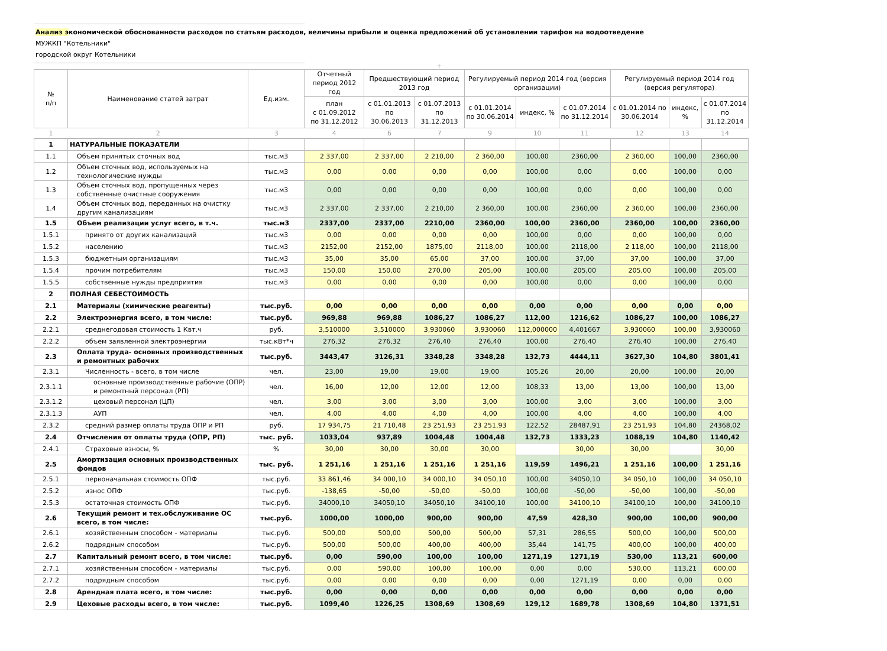Анализ экономической обоснованности расходов по статьям расходов, величины прибыли и оценка предложений об установлении тарифов на водоотведение
МУЖКП "Котельники"
городской округ Котельники
+
| № п/п | Наименование статей затрат | Ед.изм. | Отчетный период 2012 год | Предшествующий период 2013 год | | Регулируемый период 2014 год (версия организации) | | | Регулируемый период 2014 год (версия регулятора) | | |
| --- | --- | --- | --- | --- | --- | --- | --- | --- | --- | --- | --- |
| | | | план с 01.09.2012 по 31.12.2012 | с 01.01.2013 по 30.06.2013 | с 01.07.2013 по 31.12.2013 | с 01.01.2014 по 30.06.2014 | индекс, % | с 01.07.2014 по 31.12.2014 | с 01.01.2014 по 30.06.2014 | индекс, % | с 01.07.2014 по 31.12.2014 |
| 1 | 2 | 3 | 4 | 6 | 7 | 9 | 10 | 11 | 12 | 13 | 14 |
| 1 | НАТУРАЛЬНЫЕ ПОКАЗАТЕЛИ | | | | | | | | | | |
| 1.1 | Объем принятых сточных вод | тыс.м3 | 2 337,00 | 2 337,00 | 2 210,00 | 2 360,00 | 100,00 | 2360,00 | 2 360,00 | 100,00 | 2360,00 |
| 1.2 | Объем сточных вод, используемых на технологические нужды | тыс.м3 | 0,00 | 0,00 | 0,00 | 0,00 | 100,00 | 0,00 | 0,00 | 100,00 | 0,00 |
| 1.3 | Объем сточных вод, пропущенных через собственные очистные сооружения | тыс.м3 | 0,00 | 0,00 | 0,00 | 0,00 | 100,00 | 0,00 | 0,00 | 100,00 | 0,00 |
| 1.4 | Объем сточных вод, переданных на очистку другим канализациям | тыс.м3 | 2 337,00 | 2 337,00 | 2 210,00 | 2 360,00 | 100,00 | 2360,00 | 2 360,00 | 100,00 | 2360,00 |
| 1.5 | Объем реализации услуг всего, в т.ч. | тыс.м3 | 2337,00 | 2337,00 | 2210,00 | 2360,00 | 100,00 | 2360,00 | 2360,00 | 100,00 | 2360,00 |
| 1.5.1 | принято от других канализаций | тыс.м3 | 0,00 | 0,00 | 0,00 | 0,00 | 100,00 | 0,00 | 0,00 | 100,00 | 0,00 |
| 1.5.2 | населению | тыс.м3 | 2152,00 | 2152,00 | 1875,00 | 2118,00 | 100,00 | 2118,00 | 2 118,00 | 100,00 | 2118,00 |
| 1.5.3 | бюджетным организациям | тыс.м3 | 35,00 | 35,00 | 65,00 | 37,00 | 100,00 | 37,00 | 37,00 | 100,00 | 37,00 |
| 1.5.4 | прочим потребителям | тыс.м3 | 150,00 | 150,00 | 270,00 | 205,00 | 100,00 | 205,00 | 205,00 | 100,00 | 205,00 |
| 1.5.5 | собственные нужды предприятия | тыс.м3 | 0,00 | 0,00 | 0,00 | 0,00 | 100,00 | 0,00 | 0,00 | 100,00 | 0,00 |
| 2 | ПОЛНАЯ СЕБЕСТОИМОСТЬ | | | | | | | | | | |
| 2.1 | Материалы (химические реагенты) | тыс.руб. | 0,00 | 0,00 | 0,00 | 0,00 | 0,00 | 0,00 | 0,00 | 0,00 | 0,00 |
| 2.2 | Электроэнергия всего, в том числе: | тыс.руб. | 969,88 | 969,88 | 1086,27 | 1086,27 | 112,00 | 1216,62 | 1086,27 | 100,00 | 1086,27 |
| 2.2.1 | среднегодовая стоимость 1 Квт.ч | руб. | 3,510000 | 3,510000 | 3,930060 | 3,930060 | 112,000000 | 4,401667 | 3,930060 | 100,00 | 3,930060 |
| 2.2.2 | объем заявленной электроэнергии | тыс.кВт*ч | 276,32 | 276,32 | 276,40 | 276,40 | 100,00 | 276,40 | 276,40 | 100,00 | 276,40 |
| 2.3 | Оплата труда- основных производственных и ремонтных рабочих | тыс.руб. | 3443,47 | 3126,31 | 3348,28 | 3348,28 | 132,73 | 4444,11 | 3627,30 | 104,80 | 3801,41 |
| 2.3.1 | Численность - всего, в том числе | чел. | 23,00 | 19,00 | 19,00 | 19,00 | 105,26 | 20,00 | 20,00 | 100,00 | 20,00 |
| 2.3.1.1 | основные производственные рабочие (ОПР) и ремонтный персонал (РП) | чел. | 16,00 | 12,00 | 12,00 | 12,00 | 108,33 | 13,00 | 13,00 | 100,00 | 13,00 |
| 2.3.1.2 | цеховый персонал (ЦП) | чел. | 3,00 | 3,00 | 3,00 | 3,00 | 100,00 | 3,00 | 3,00 | 100,00 | 3,00 |
| 2.3.1.3 | АУП | чел. | 4,00 | 4,00 | 4,00 | 4,00 | 100,00 | 4,00 | 4,00 | 100,00 | 4,00 |
| 2.3.2 | средний размер оплаты труда ОПР и РП | руб. | 17 934,75 | 21 710,48 | 23 251,93 | 23 251,93 | 122,52 | 28487,91 | 23 251,93 | 104,80 | 24368,02 |
| 2.4 | Отчисления от оплаты труда (ОПР, РП) | тыс. руб. | 1033,04 | 937,89 | 1004,48 | 1004,48 | 132,73 | 1333,23 | 1088,19 | 104,80 | 1140,42 |
| 2.4.1 | Страховые взносы, % | % | 30,00 | 30,00 | 30,00 | 30,00 | | 30,00 | 30,00 | | 30,00 |
| 2.5 | Амортизация основных производственных фондов | тыс. руб. | 1 251,16 | 1 251,16 | 1 251,16 | 1 251,16 | 119,59 | 1496,21 | 1 251,16 | 100,00 | 1 251,16 |
| 2.5.1 | первоначальная стоимость ОПФ | тыс.руб. | 33 861,46 | 34 000,10 | 34 000,10 | 34 050,10 | 100,00 | 34050,10 | 34 050,10 | 100,00 | 34 050,10 |
| 2.5.2 | износ ОПФ | тыс.руб. | -138,65 | -50,00 | -50,00 | -50,00 | 100,00 | -50,00 | -50,00 | 100,00 | -50,00 |
| 2.5.3 | остаточная стоимость ОПФ | тыс.руб. | 34000,10 | 34050,10 | 34050,10 | 34100,10 | 100,00 | 34100,10 | 34100,10 | 100,00 | 34100,10 |
| 2.6 | Текущий ремонт и тех.обслуживание ОС всего, в том числе: | тыс.руб. | 1000,00 | 1000,00 | 900,00 | 900,00 | 47,59 | 428,30 | 900,00 | 100,00 | 900,00 |
| 2.6.1 | хозяйственным способом - материалы | тыс.руб. | 500,00 | 500,00 | 500,00 | 500,00 | 57,31 | 286,55 | 500,00 | 100,00 | 500,00 |
| 2.6.2 | подрядным способом | тыс.руб. | 500,00 | 500,00 | 400,00 | 400,00 | 35,44 | 141,75 | 400,00 | 100,00 | 400,00 |
| 2.7 | Капитальный ремонт всего, в том числе: | тыс.руб. | 0,00 | 590,00 | 100,00 | 100,00 | 1271,19 | 1271,19 | 530,00 | 113,21 | 600,00 |
| 2.7.1 | хозяйственным способом - материалы | тыс.руб. | 0,00 | 590,00 | 100,00 | 100,00 | 0,00 | 0,00 | 530,00 | 113,21 | 600,00 |
| 2.7.2 | подрядным способом | тыс.руб. | 0,00 | 0,00 | 0,00 | 0,00 | 0,00 | 1271,19 | 0,00 | 0,00 | 0,00 |
| 2.8 | Арендная плата всего, в том числе: | тыс.руб. | 0,00 | 0,00 | 0,00 | 0,00 | 0,00 | 0,00 | 0,00 | 0,00 | 0,00 |
| 2.9 | Цеховые расходы всего, в том числе: | тыс.руб. | 1099,40 | 1226,25 | 1308,69 | 1308,69 | 129,12 | 1689,78 | 1308,69 | 104,80 | 1371,51 |